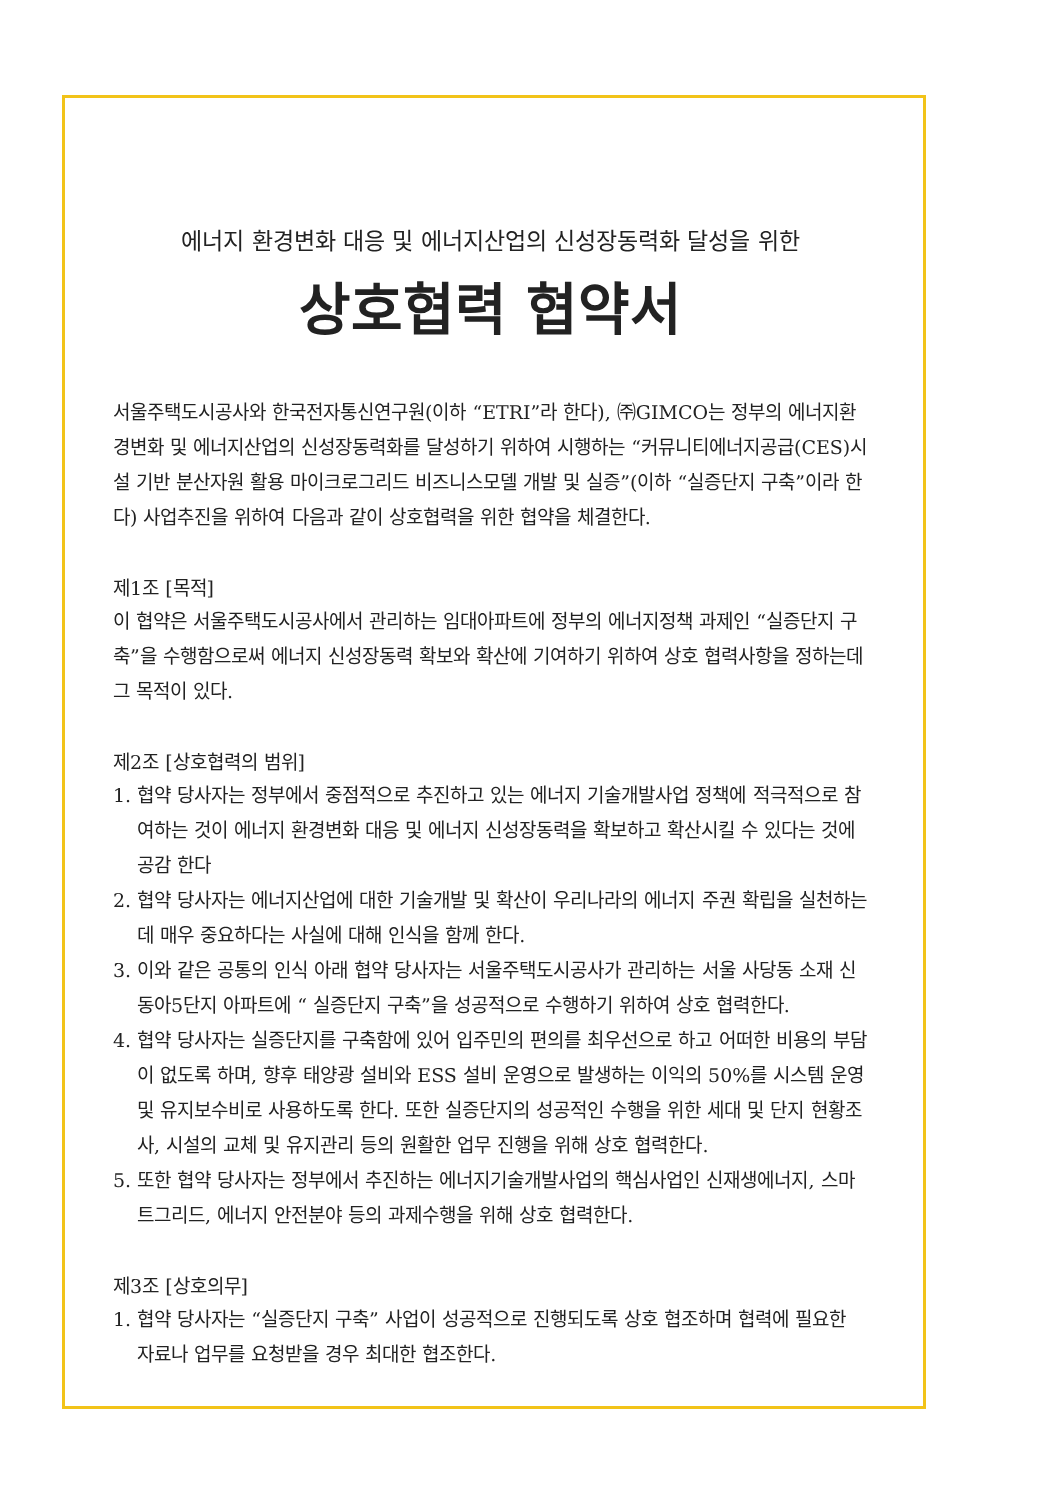에너지 환경변화 대응 및 에너지산업의 신성장동력화 달성을 위한
상호협력 협약서
서울주택도시공사와 한국전자통신연구원(이하 “ETRI”라 한다), ㈜GIMCO는 정부의 에너지환경변화 및 에너지산업의 신성장동력화를 달성하기 위하여 시행하는 “커뮤니티에너지공급(CES)시설 기반 분산자원 활용 마이크로그리드 비즈니스모델 개발 및 실증”(이하 “실증단지 구축”이라 한다) 사업추진을 위하여 다음과 같이 상호협력을 위한 협약을 체결한다.
제1조 [목적]
이 협약은 서울주택도시공사에서 관리하는 임대아파트에 정부의 에너지정책 과제인 “실증단지 구축”을 수행함으로써 에너지 신성장동력 확보와 확산에 기여하기 위하여 상호 협력사항을 정하는데 그 목적이 있다.
제2조 [상호협력의 범위]
1. 협약 당사자는 정부에서 중점적으로 추진하고 있는 에너지 기술개발사업 정책에 적극적으로 참여하는 것이 에너지 환경변화 대응 및 에너지 신성장동력을 확보하고 확산시킬 수 있다는 것에 공감 한다
2. 협약 당사자는 에너지산업에 대한 기술개발 및 확산이 우리나라의 에너지 주권 확립을 실천하는데 매우 중요하다는 사실에 대해 인식을 함께 한다.
3. 이와 같은 공통의 인식 아래 협약 당사자는 서울주택도시공사가 관리하는 서울 사당동 소재 신동아5단지 아파트에 “ 실증단지 구축”을 성공적으로 수행하기 위하여 상호 협력한다.
4. 협약 당사자는 실증단지를 구축함에 있어 입주민의 편의를 최우선으로 하고 어떠한 비용의 부담이 없도록 하며, 향후 태양광 설비와 ESS 설비 운영으로 발생하는 이익의 50%를 시스템 운영 및 유지보수비로 사용하도록 한다. 또한 실증단지의 성공적인 수행을 위한 세대 및 단지 현황조사, 시설의 교체 및 유지관리 등의 원활한 업무 진행을 위해 상호 협력한다.
5. 또한 협약 당사자는 정부에서 추진하는 에너지기술개발사업의 핵심사업인 신재생에너지, 스마트그리드, 에너지 안전분야 등의 과제수행을 위해 상호 협력한다.
제3조 [상호의무]
1. 협약 당사자는 “실증단지 구축” 사업이 성공적으로 진행되도록 상호 협조하며 협력에 필요한 자료나 업무를 요청받을 경우 최대한 협조한다.